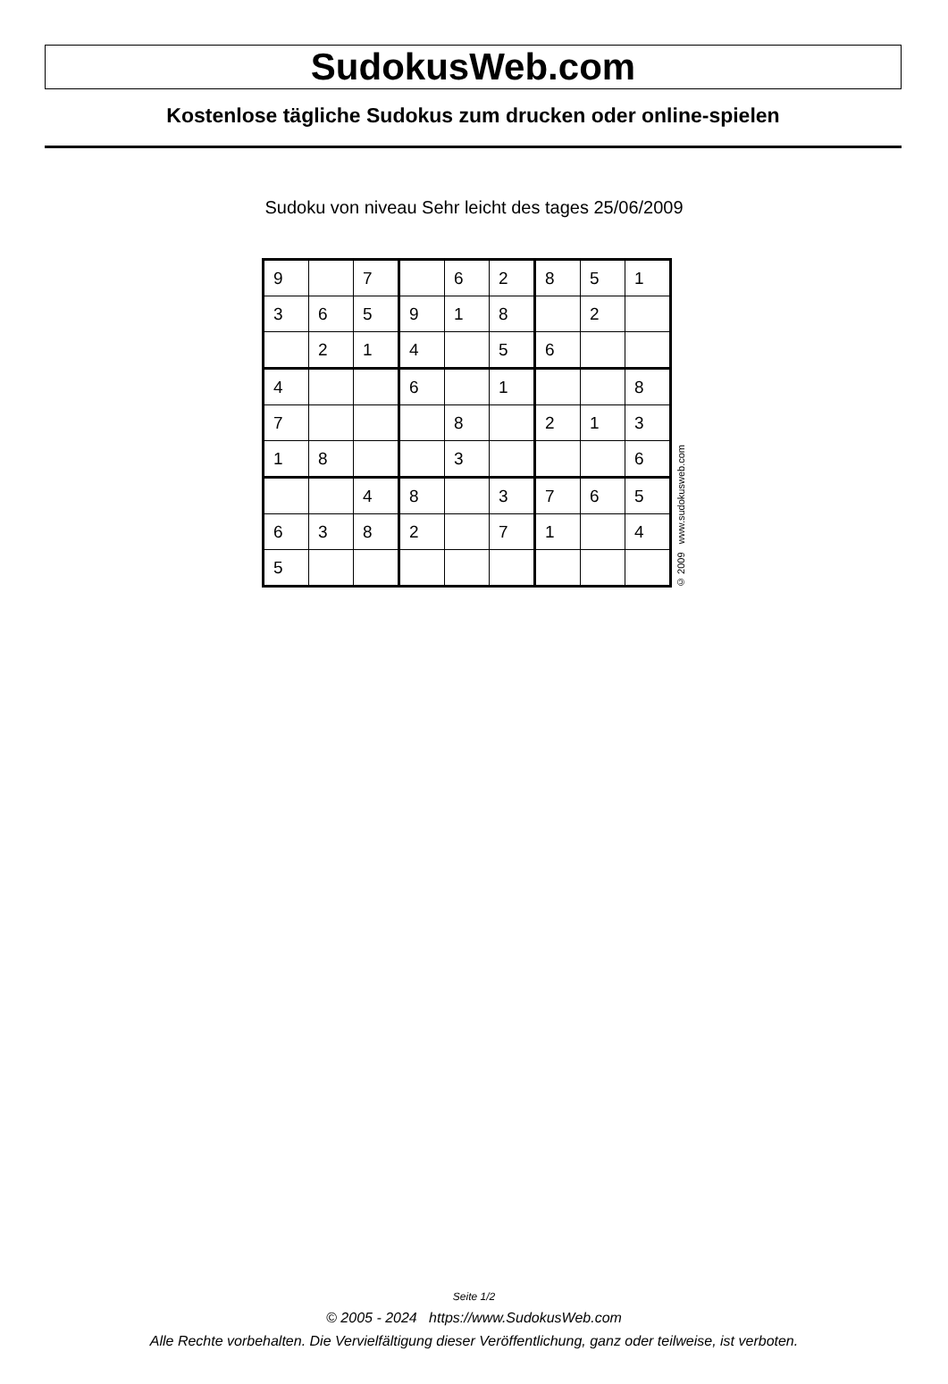SudokusWeb.com
Kostenlose tägliche Sudokus zum drucken oder online-spielen
Sudoku von niveau Sehr leicht des tages 25/06/2009
| 9 | | 7 | | 6 | 2 | 8 | 5 | 1 |
| 3 | 6 | 5 | 9 | 1 | 8 | | 2 | |
| | 2 | 1 | 4 | | 5 | 6 | | |
| 4 | | | 6 | | 1 | | | 8 |
| 7 | | | | 8 | | 2 | 1 | 3 |
| 1 | 8 | | | 3 | | | | 6 |
| | | 4 | 8 | | 3 | 7 | 6 | 5 |
| 6 | 3 | 8 | 2 | | 7 | 1 | | 4 |
| 5 | | | | | | | | |
© 2009 www.sudokusweb.com
Seite 1/2
© 2005 - 2024 https://www.SudokusWeb.com
Alle Rechte vorbehalten. Die Vervielfältigung dieser Veröffentlichung, ganz oder teilweise, ist verboten.